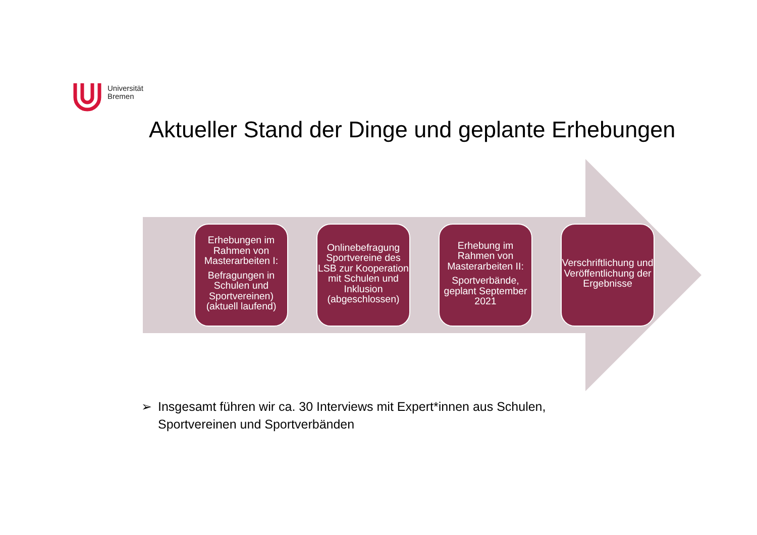Universität
Bremen
Aktueller Stand der Dinge und geplante Erhebungen
Erhebungen im Rahmen von Masterarbeiten I:
Befragungen in Schulen und Sportvereinen) (aktuell laufend)
Onlinebefragung Sportvereine des LSB zur Kooperation mit Schulen und Inklusion (abgeschlossen)
Erhebung im Rahmen von Masterarbeiten II:
Sportverbände, geplant September 2021
Verschriftlichung und Veröffentlichung der Ergebnisse
➢ Insgesamt führen wir ca. 30 Interviews mit Expert*innen aus Schulen, Sportvereinen und Sportverbänden